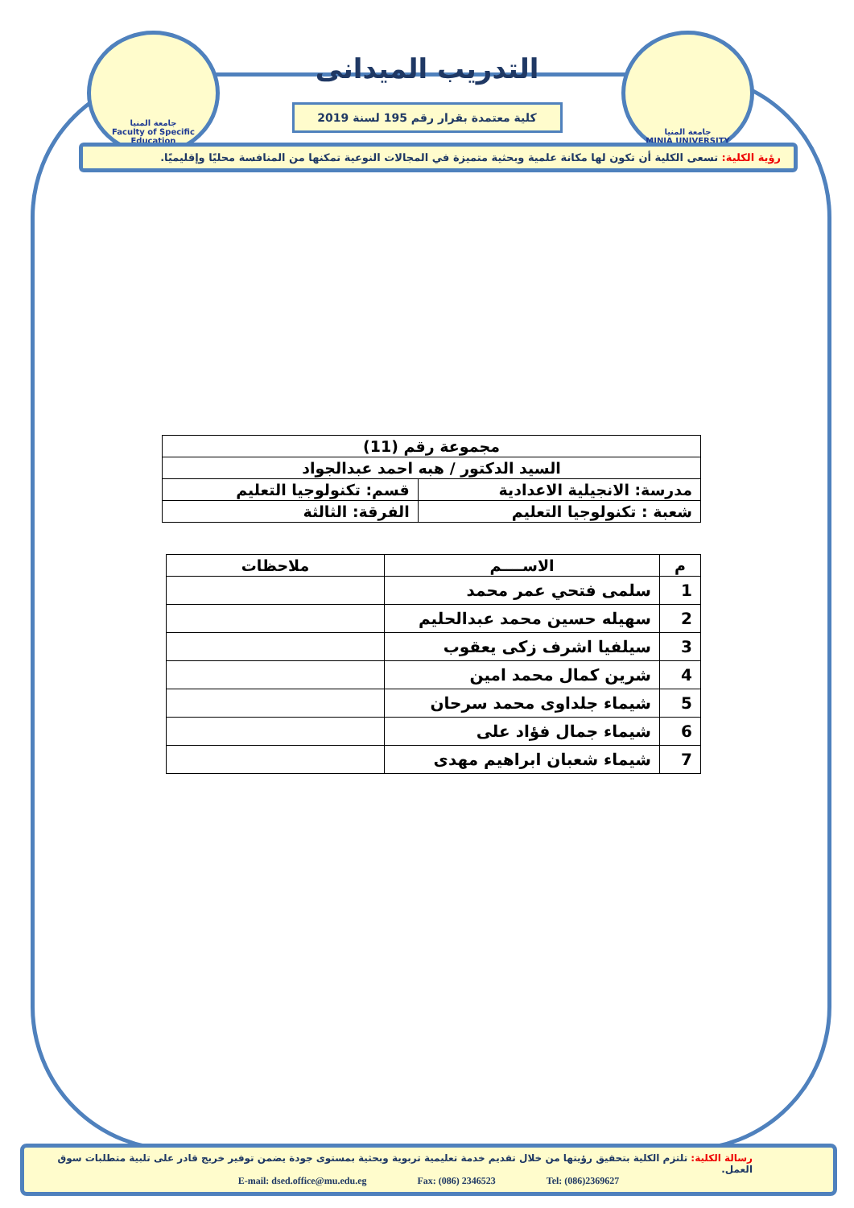جامعة المنيا
Faculty of Specific Education
جامعة المنيا
MINIA UNIVERSITY
التدريب الميدانى
كلية معتمدة بقرار رقم 195 لسنة 2019
رؤية الكلية: تسعى الكلية أن تكون لها مكانة علمية وبحثية متميزة في المجالات النوعية تمكنها من المنافسة محليًا وإقليميًا.
| مجموعة رقم (11) | |
| السيد الدكتور / هبه احمد عبدالجواد | |
| مدرسة: الانجيلية الاعدادية | قسم: تكنولوجيا التعليم |
| شعبة : تكنولوجيا التعليم | الفرقة: الثالثة |
| م | الاســــم | ملاحظات |
| --- | --- | --- |
| 1 | سلمى فتحي عمر محمد | |
| 2 | سهيله حسين محمد عبدالحليم | |
| 3 | سيلفيا اشرف زكى يعقوب | |
| 4 | شرين كمال محمد امين | |
| 5 | شيماء جلداوى محمد سرحان | |
| 6 | شيماء جمال فؤاد على | |
| 7 | شيماء شعبان ابراهيم مهدى | |
رسالة الكلية: تلتزم الكلية بتحقيق رؤيتها من خلال تقديم خدمة تعليمية تربوية وبحثية بمستوى جودة يضمن توفير خريج قادر على تلبية متطلبات سوق العمل.
E-mail: dsed.office@mu.edu.eg Fax: (086) 2346523 Tel: (086)2369627